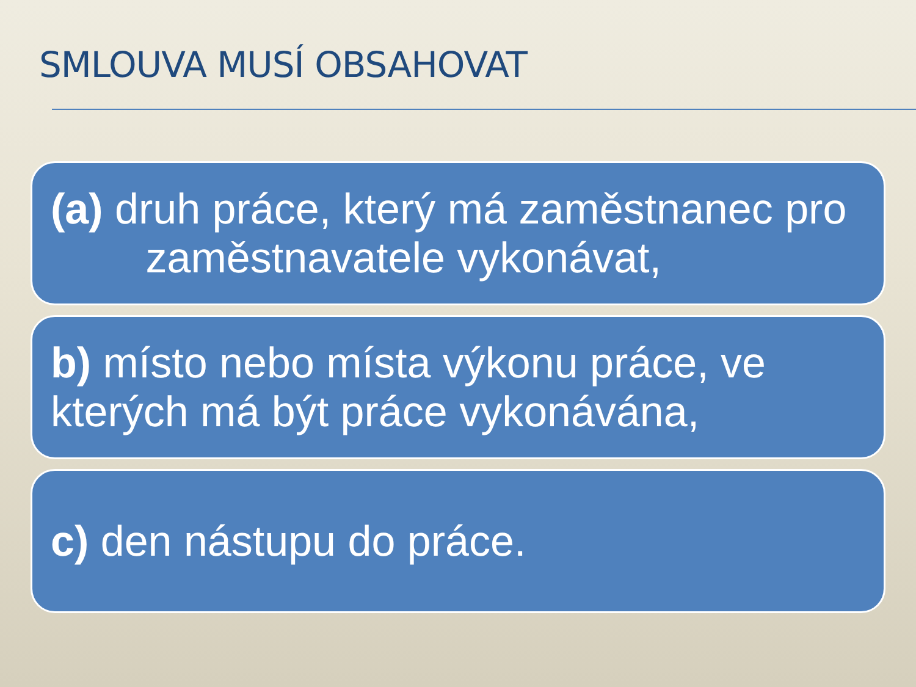SMLOUVA MUSÍ OBSAHOVAT
(a) druh práce, který má zaměstnanec pro zaměstnavatele vykonávat,
b) místo nebo místa výkonu práce, ve kterých má být práce vykonávána,
c) den nástupu do práce.